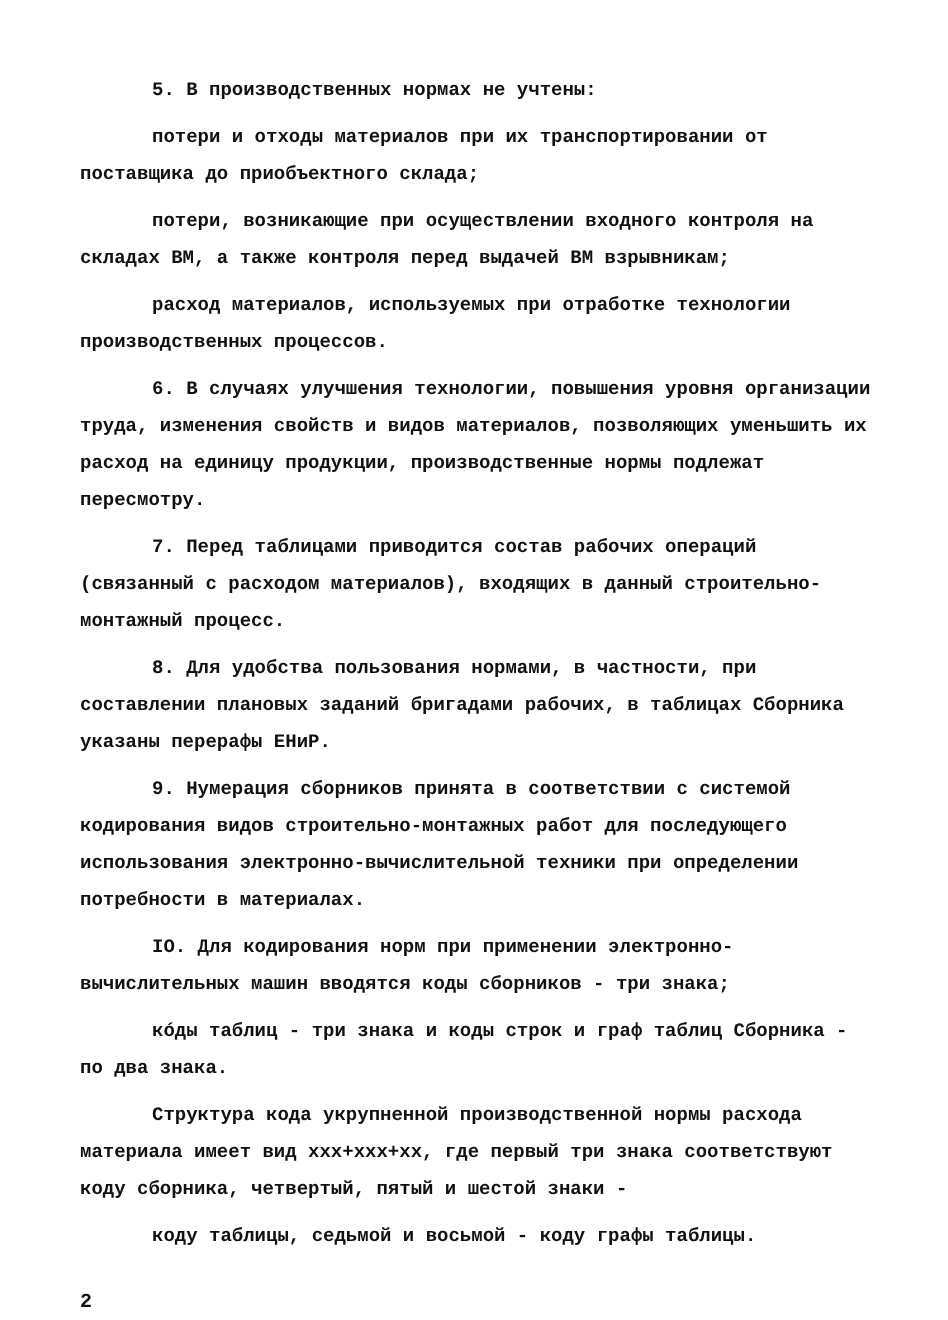5. В производственных нормах не учтены:
потери и отходы материалов при их транспортировании от поставщика до приобъектного склада;
потери, возникающие при осуществлении входного контроля на складах ВМ, а также контроля перед выдачей ВМ взрывникам;
расход материалов, используемых при отработке технологии производственных процессов.
6. В случаях улучшения технологии, повышения уровня организации труда, изменения свойств и видов материалов, позволяющих уменьшить их расход на единицу продукции, производственные нормы подлежат пересмотру.
7. Перед таблицами приводится состав рабочих операций (связанный с расходом материалов), входящих в данный строительно-монтажный процесс.
8. Для удобства пользования нормами, в частности, при составлении плановых заданий бригадами рабочих, в таблицах Сборника указаны перерафы ЕНиР.
9. Нумерация сборников принята в соответствии с системой кодирования видов строительно-монтажных работ для последующего использования электронно-вычислительной техники при определении потребности в материалах.
IO. Для кодирования норм при применении электронно-вычислительных машин вводятся коды сборников - три знака;
кóды таблиц - три знака и коды строк и граф таблиц Сборника - по два знака.
Структура кода укрупненной производственной нормы расхода материала имеет вид ххх+ххх+хх, где первый три знака соответствуют коду сборника, четвертый, пятый и шестой знаки -
коду таблицы, седьмой и восьмой - коду графы таблицы.
2